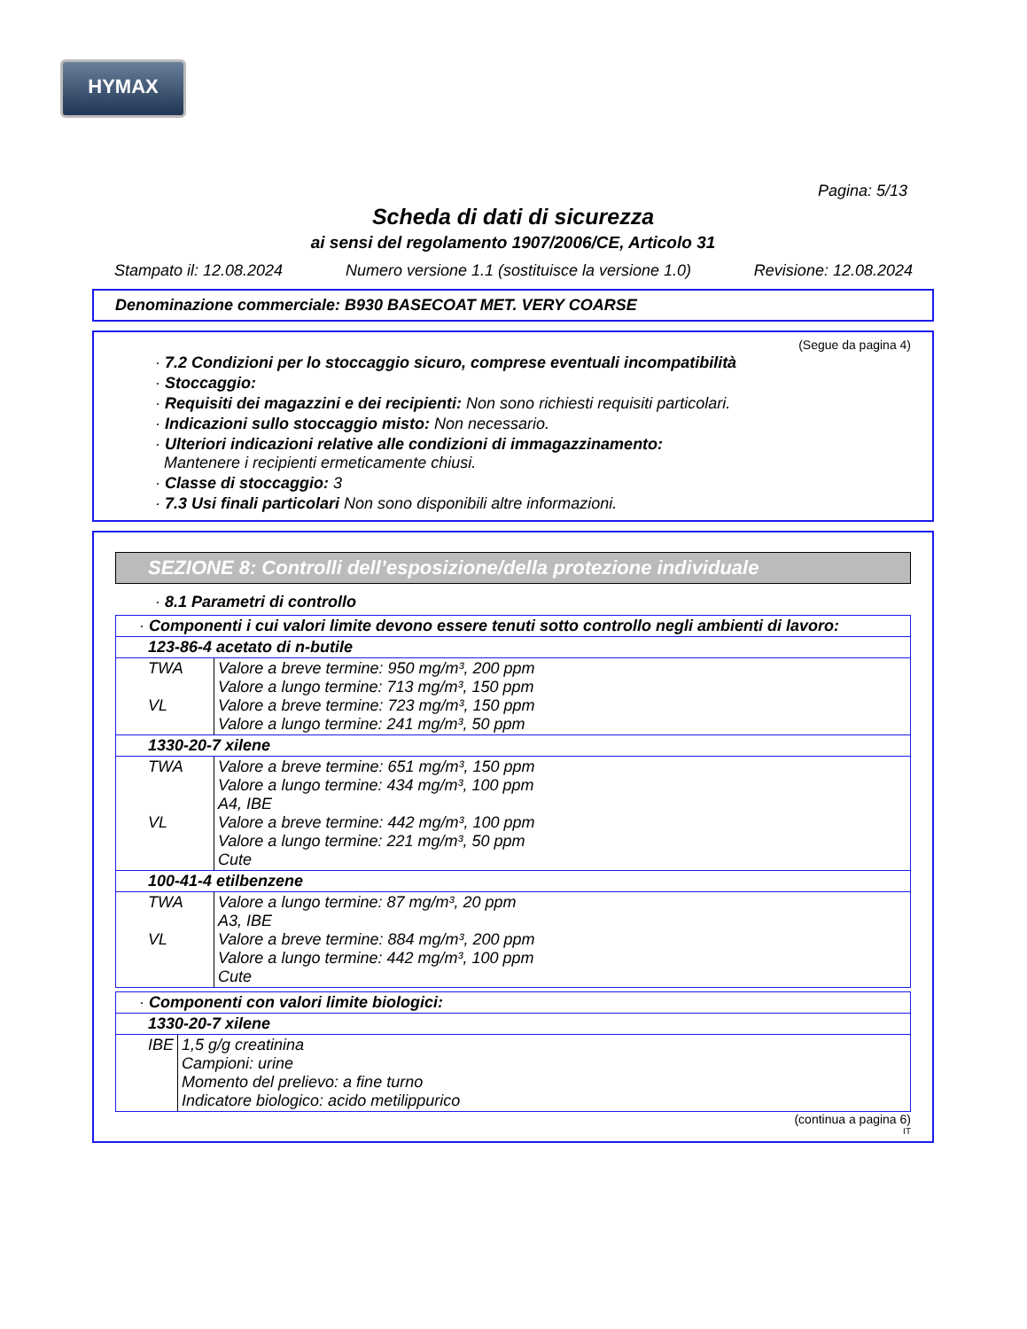HYMAX
Pagina: 5/13
Scheda di dati di sicurezza
ai sensi del regolamento 1907/2006/CE, Articolo 31
Stampato il: 12.08.2024 Numero versione 1.1 (sostituisce la versione 1.0) Revisione: 12.08.2024
Denominazione commerciale: B930 BASECOAT MET. VERY COARSE
(Segue da pagina 4)
· 7.2 Condizioni per lo stoccaggio sicuro, comprese eventuali incompatibilità
· Stoccaggio:
· Requisiti dei magazzini e dei recipienti: Non sono richiesti requisiti particolari.
· Indicazioni sullo stoccaggio misto: Non necessario.
· Ulteriori indicazioni relative alle condizioni di immagazzinamento:
Mantenere i recipienti ermeticamente chiusi.
· Classe di stoccaggio: 3
· 7.3 Usi finali particolari Non sono disponibili altre informazioni.
SEZIONE 8: Controlli dell’esposizione/della protezione individuale
· 8.1 Parametri di controllo
| · Componenti i cui valori limite devono essere tenuti sotto controllo negli ambienti di lavoro: | |
| 123-86-4 acetato di n-butile | |
| TWA VL | Valore a breve termine: 950 mg/m³, 200 ppm Valore a lungo termine: 713 mg/m³, 150 ppm Valore a breve termine: 723 mg/m³, 150 ppm Valore a lungo termine: 241 mg/m³, 50 ppm |
| 1330-20-7 xilene | |
| TWA VL | Valore a breve termine: 651 mg/m³, 150 ppm Valore a lungo termine: 434 mg/m³, 100 ppm A4, IBE Valore a breve termine: 442 mg/m³, 100 ppm Valore a lungo termine: 221 mg/m³, 50 ppm Cute |
| 100-41-4 etilbenzene | |
| TWA VL | Valore a lungo termine: 87 mg/m³, 20 ppm A3, IBE Valore a breve termine: 884 mg/m³, 200 ppm Valore a lungo termine: 442 mg/m³, 100 ppm Cute |
| · Componenti con valori limite biologici: | |
| 1330-20-7 xilene | |
| IBE | 1,5 g/g creatinina Campioni: urine Momento del prelievo: a fine turno Indicatore biologico: acido metilippurico |
(continua a pagina 6)
IT